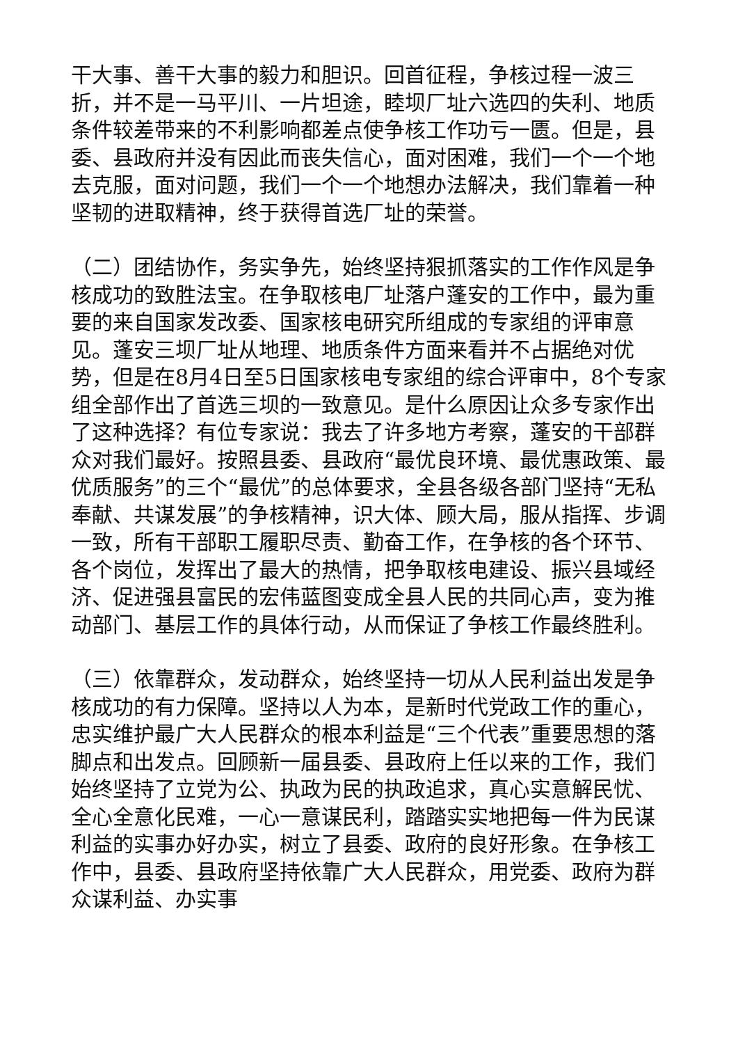干大事、善干大事的毅力和胆识。回首征程，争核过程一波三折，并不是一马平川、一片坦途，睦坝厂址六选四的失利、地质条件较差带来的不利影响都差点使争核工作功亏一匮。但是，县委、县政府并没有因此而丧失信心，面对困难，我们一个一个地去克服，面对问题，我们一个一个地想办法解决，我们靠着一种坚韧的进取精神，终于获得首选厂址的荣誉。
（二）团结协作，务实争先，始终坚持狠抓落实的工作作风是争核成功的致胜法宝。在争取核电厂址落户蓬安的工作中，最为重要的来自国家发改委、国家核电研究所组成的专家组的评审意见。蓬安三坝厂址从地理、地质条件方面来看并不占据绝对优势，但是在8月4日至5日国家核电专家组的综合评审中，8个专家组全部作出了首选三坝的一致意见。是什么原因让众多专家作出了这种选择？有位专家说：我去了许多地方考察，蓬安的干部群众对我们最好。按照县委、县政府“最优良环境、最优惠政策、最优质服务”的三个“最优”的总体要求，全县各级各部门坚持“无私奉献、共谋发展”的争核精神，识大体、顾大局，服从指挥、步调一致，所有干部职工履职尽责、勤奋工作，在争核的各个环节、各个岗位，发挥出了最大的热情，把争取核电建设、振兴县域经济、促进强县富民的宏伟蓝图变成全县人民的共同心声，变为推动部门、基层工作的具体行动，从而保证了争核工作最终胜利。
（三）依靠群众，发动群众，始终坚持一切从人民利益出发是争核成功的有力保障。坚持以人为本，是新时代党政工作的重心，忠实维护最广大人民群众的根本利益是“三个代表”重要思想的落脚点和出发点。回顾新一届县委、县政府上任以来的工作，我们始终坚持了立党为公、执政为民的执政追求，真心实意解民忧、全心全意化民难，一心一意谋民利，踏踏实实地把每一件为民谋利益的实事办好办实，树立了县委、政府的良好形象。在争核工作中，县委、县政府坚持依靠广大人民群众，用党委、政府为群众谋利益、办实事